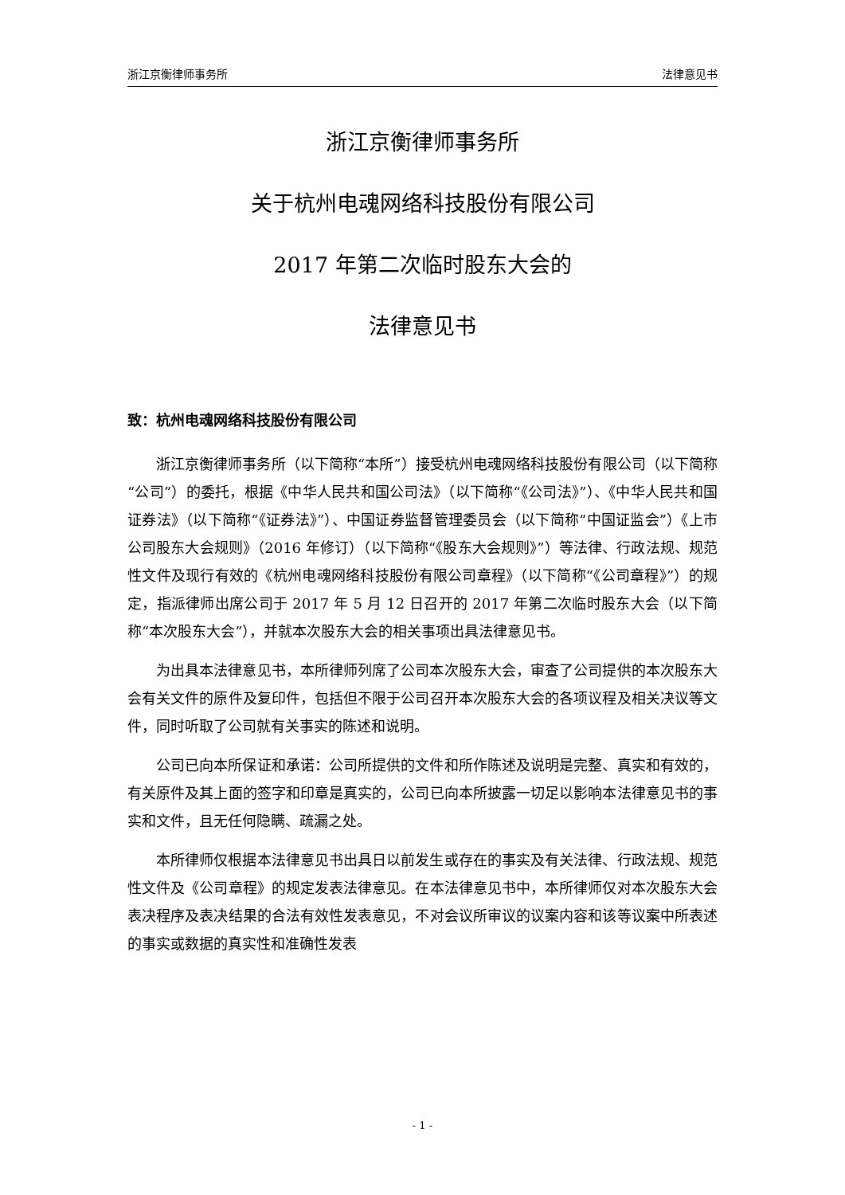浙江京衡律师事务所 法律意见书
浙江京衡律师事务所
关于杭州电魂网络科技股份有限公司
2017 年第二次临时股东大会的
法律意见书
致：杭州电魂网络科技股份有限公司
浙江京衡律师事务所（以下简称“本所”）接受杭州电魂网络科技股份有限公司（以下简称“公司”）的委托，根据《中华人民共和国公司法》（以下简称“《公司法》”）、《中华人民共和国证券法》（以下简称“《证券法》”）、中国证券监督管理委员会（以下简称“中国证监会”）《上市公司股东大会规则》（2016 年修订）（以下简称“《股东大会规则》”）等法律、行政法规、规范性文件及现行有效的《杭州电魂网络科技股份有限公司章程》（以下简称“《公司章程》”）的规定，指派律师出席公司于 2017 年 5 月 12 日召开的 2017 年第二次临时股东大会（以下简称“本次股东大会”），并就本次股东大会的相关事项出具法律意见书。
为出具本法律意见书，本所律师列席了公司本次股东大会，审查了公司提供的本次股东大会有关文件的原件及复印件，包括但不限于公司召开本次股东大会的各项议程及相关决议等文件，同时听取了公司就有关事实的陈述和说明。
公司已向本所保证和承诺：公司所提供的文件和所作陈述及说明是完整、真实和有效的，有关原件及其上面的签字和印章是真实的，公司已向本所披露一切足以影响本法律意见书的事实和文件，且无任何隐瞒、疏漏之处。
本所律师仅根据本法律意见书出具日以前发生或存在的事实及有关法律、行政法规、规范性文件及《公司章程》的规定发表法律意见。在本法律意见书中，本所律师仅对本次股东大会表决程序及表决结果的合法有效性发表意见，不对会议所审议的议案内容和该等议案中所表述的事实或数据的真实性和准确性发表
- 1 -